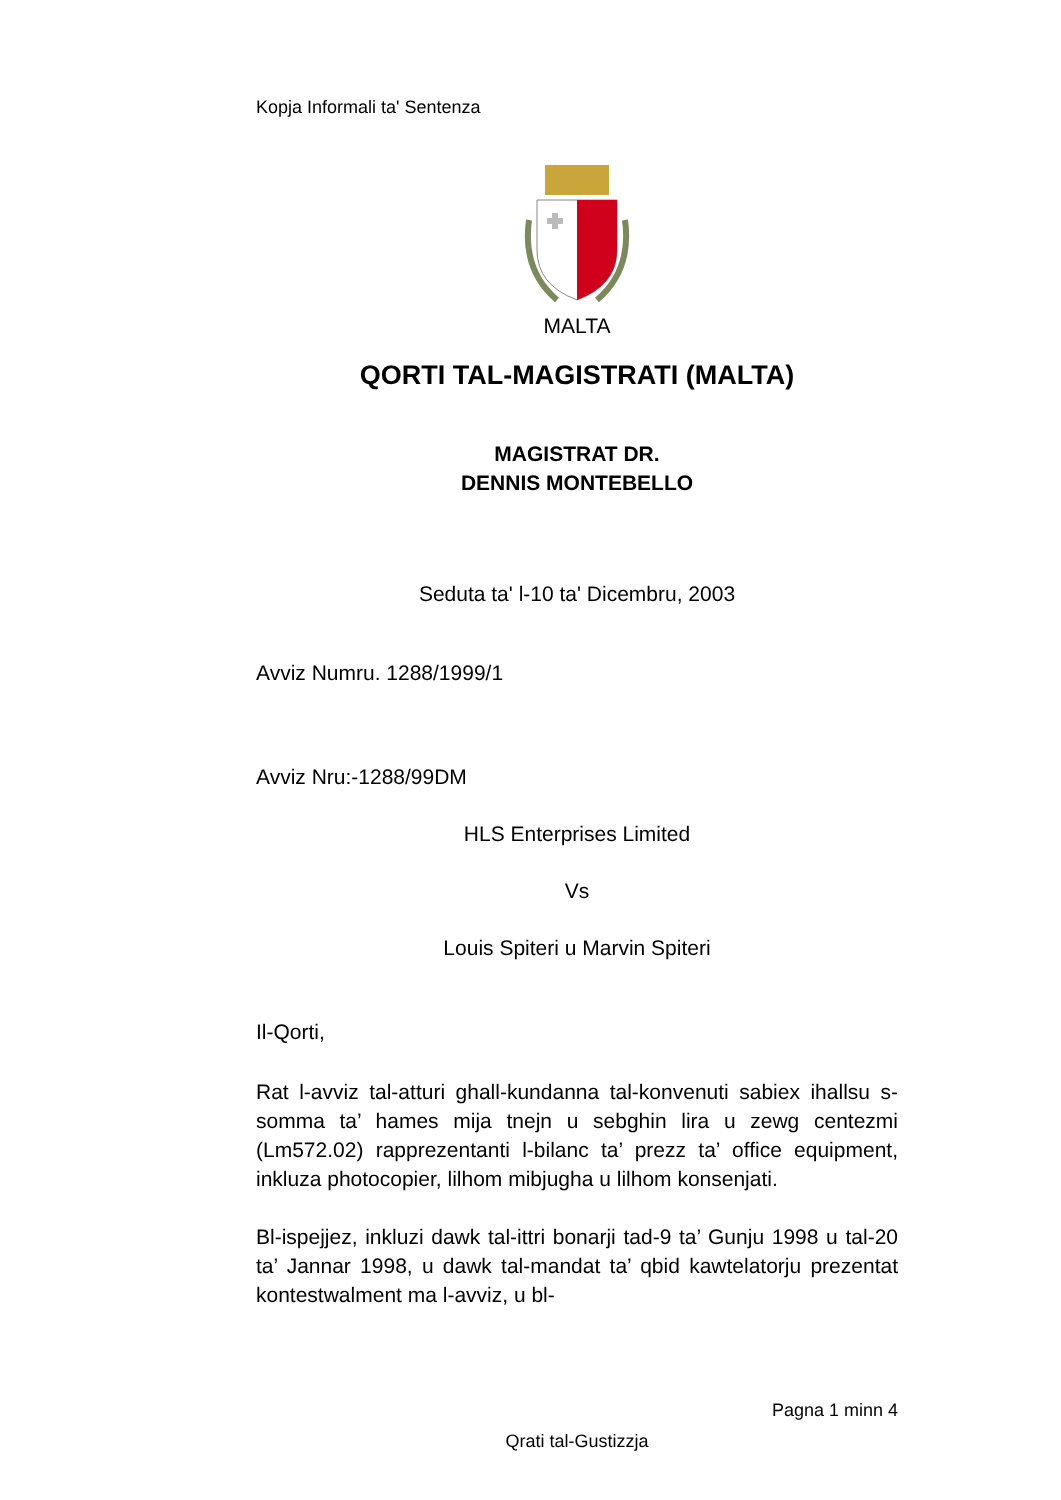Kopja Informali ta' Sentenza
MALTA
QORTI TAL-MAGISTRATI (MALTA)
MAGISTRAT DR.
DENNIS MONTEBELLO
Seduta ta' l-10 ta' Dicembru, 2003
Avviz Numru. 1288/1999/1
Avviz Nru:-1288/99DM
HLS Enterprises Limited
Vs
Louis Spiteri u Marvin Spiteri
Il-Qorti,
Rat l-avviz tal-atturi ghall-kundanna tal-konvenuti sabiex ihallsu s-somma ta’ hames mija tnejn u sebghin lira u zewg centezmi (Lm572.02) rapprezentanti l-bilanc ta’ prezz ta’ office equipment, inkluza photocopier, lilhom mibjugha u lilhom konsenjati.
Bl-ispejjez, inkluzi dawk tal-ittri bonarji tad-9 ta’ Gunju 1998 u tal-20 ta’ Jannar 1998, u dawk tal-mandat ta’ qbid kawtelatorju prezentat kontestwalment ma l-avviz, u bl-
Pagna 1 minn 4
Qrati tal-Gustizzja